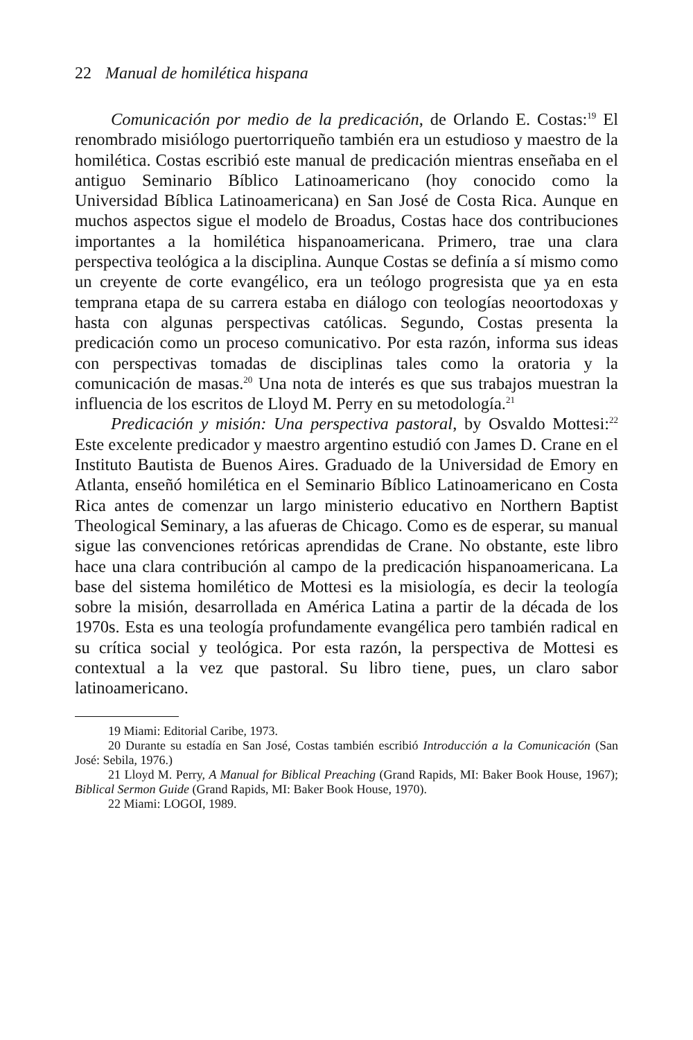22 Manual de homilética hispana
Comunicación por medio de la predicación, de Orlando E. Costas:<sup>19</sup> El renombrado misiólogo puertorriqueño también era un estudioso y maestro de la homilética. Costas escribió este manual de predicación mientras enseñaba en el antiguo Seminario Bíblico Latinoamericano (hoy conocido como la Universidad Bíblica Latinoamericana) en San José de Costa Rica. Aunque en muchos aspectos sigue el modelo de Broadus, Costas hace dos contribuciones importantes a la homilética hispanoamericana. Primero, trae una clara perspectiva teológica a la disciplina. Aunque Costas se definía a sí mismo como un creyente de corte evangélico, era un teólogo progresista que ya en esta temprana etapa de su carrera estaba en diálogo con teologías neoortodoxas y hasta con algunas perspectivas católicas. Segundo, Costas presenta la predicación como un proceso comunicativo. Por esta razón, informa sus ideas con perspectivas tomadas de disciplinas tales como la oratoria y la comunicación de masas.<sup>20</sup> Una nota de interés es que sus trabajos muestran la influencia de los escritos de Lloyd M. Perry en su metodología.<sup>21</sup>
Predicación y misión: Una perspectiva pastoral, by Osvaldo Mottesi:<sup>22</sup> Este excelente predicador y maestro argentino estudió con James D. Crane en el Instituto Bautista de Buenos Aires. Graduado de la Universidad de Emory en Atlanta, enseñó homilética en el Seminario Bíblico Latinoamericano en Costa Rica antes de comenzar un largo ministerio educativo en Northern Baptist Theological Seminary, a las afueras de Chicago. Como es de esperar, su manual sigue las convenciones retóricas aprendidas de Crane. No obstante, este libro hace una clara contribución al campo de la predicación hispanoamericana. La base del sistema homilético de Mottesi es la misiología, es decir la teología sobre la misión, desarrollada en América Latina a partir de la década de los 1970s. Esta es una teología profundamente evangélica pero también radical en su crítica social y teológica. Por esta razón, la perspectiva de Mottesi es contextual a la vez que pastoral. Su libro tiene, pues, un claro sabor latinoamericano.
19 Miami: Editorial Caribe, 1973.
20 Durante su estadía en San José, Costas también escribió Introducción a la Comunicación (San José: Sebila, 1976.)
21 Lloyd M. Perry, A Manual for Biblical Preaching (Grand Rapids, MI: Baker Book House, 1967); Biblical Sermon Guide (Grand Rapids, MI: Baker Book House, 1970).
22 Miami: LOGOI, 1989.